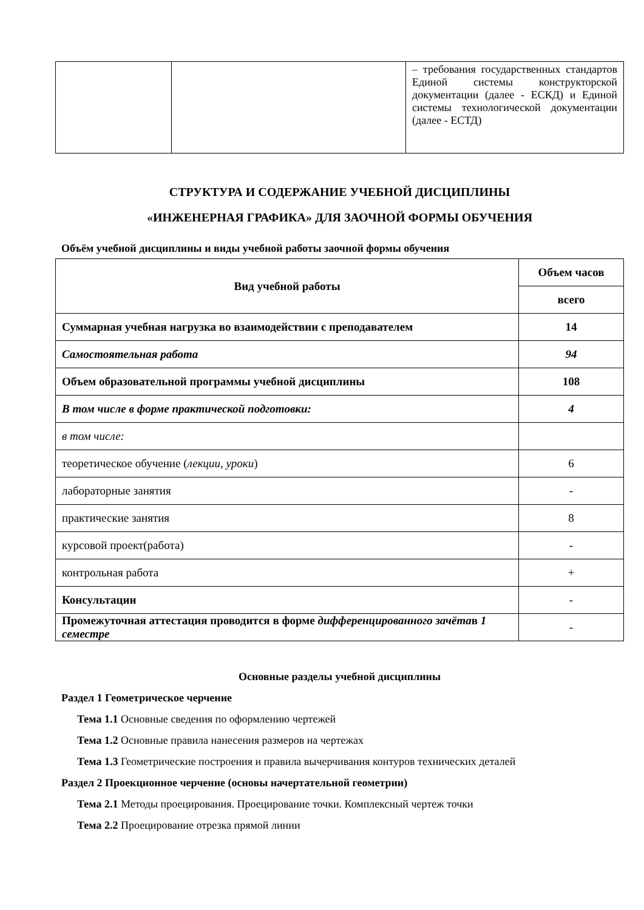| | | – требования государственных стандартов Единой системы конструкторской документации (далее - ЕСКД) и Единой системы технологической документации (далее - ЕСТД) |
СТРУКТУРА И СОДЕРЖАНИЕ УЧЕБНОЙ ДИСЦИПЛИНЫ
«ИНЖЕНЕРНАЯ ГРАФИКА» ДЛЯ ЗАОЧНОЙ ФОРМЫ ОБУЧЕНИЯ
Объём учебной дисциплины и виды учебной работы заочной формы обучения
| Вид учебной работы | Объем часов |
| --- | --- |
| | всего |
| Суммарная учебная нагрузка во взаимодействии с преподавателем | 14 |
| Самостоятельная работа | 94 |
| Объем образовательной программы учебной дисциплины | 108 |
| В том числе в форме практической подготовки: | 4 |
| в том числе: | |
| теоретическое обучение ( лекции, уроки ) | 6 |
| лабораторные занятия | - |
| практические занятия | 8 |
| курсовой проект(работа) | - |
| контрольная работа | + |
| Консультации | - |
| Промежуточная аттестация проводится в форме дифференцированного зачёта в 1 семестре | - |
Основные разделы учебной дисциплины
Раздел 1 Геометрическое черчение
Тема 1.1 Основные сведения по оформлению чертежей
Тема 1.2 Основные правила нанесения размеров на чертежах
Тема 1.3 Геометрические построения и правила вычерчивания контуров технических деталей
Раздел 2 Проекционное черчение (основы начертательной геометрии)
Тема 2.1 Методы проецирования. Проецирование точки. Комплексный чертеж точки
Тема 2.2 Проецирование отрезка прямой линии